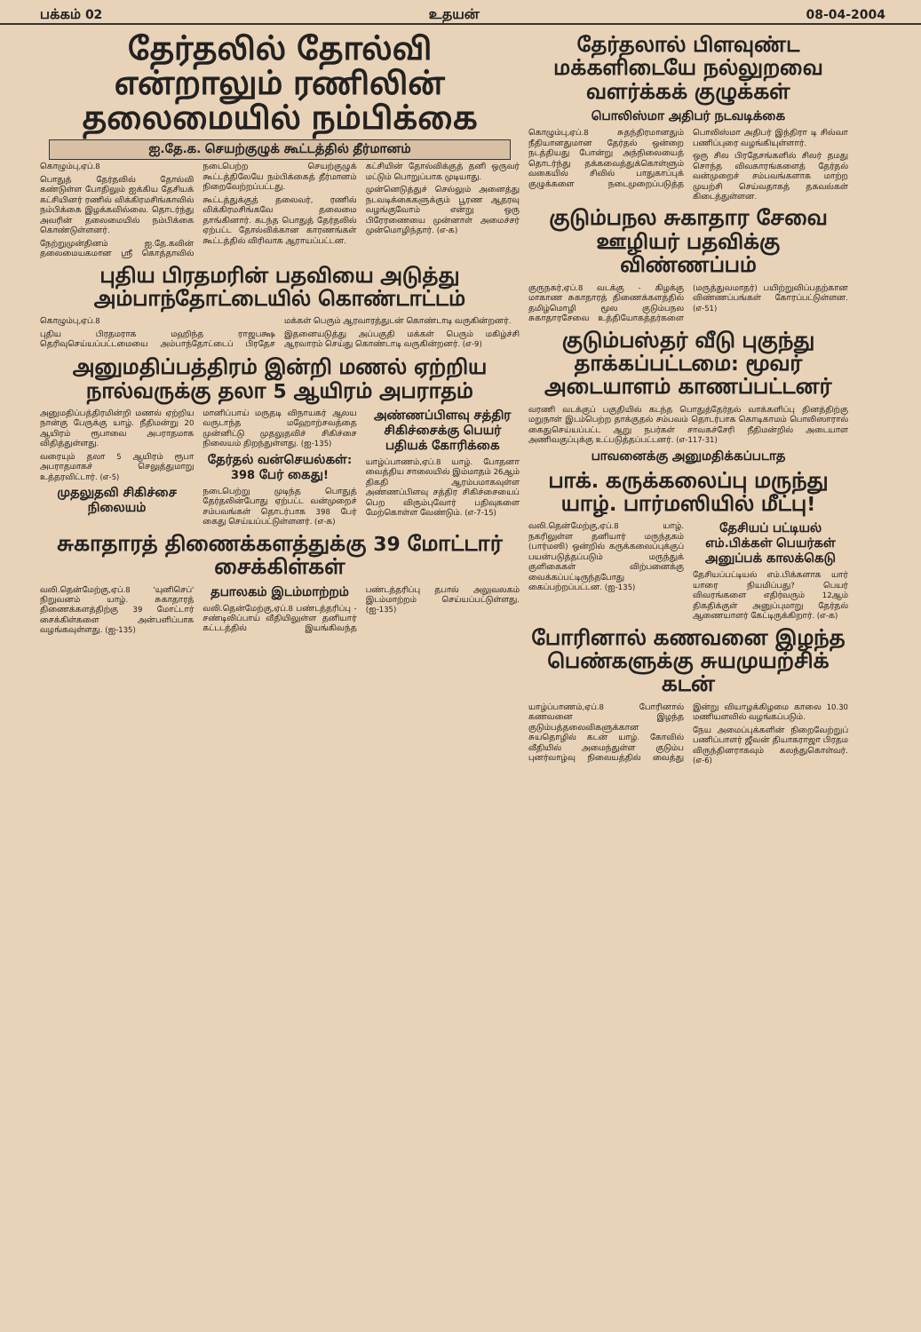பக்கம் 02 உதயன் 08-04-2004
தேர்தலில் தோல்வி என்றாலும் ரணிலின் தலைமையில் நம்பிக்கை
ஐ.தே.க. செயற்குழுக் கூட்டத்தில் தீர்மானம்
கொழும்பு,ஏப்.8
பொதுத் தேர்தலில் தோல்வி கண்டுள்ள போதிலும் ஐக்கிய தேசியக் கட்சியினர் ரணில் விக்கிரமசிங்காவில் நம்பிக்கை இழக்கவில்லை. தொடர்ந்து அவரின் தலைமையில் நம்பிக்கை கொண்டுள்ளனர்.
நேற்றுமுன்தினம் ஐ.தே.கவின் தலைமையகமான ஸ்ரீ கொத்தாவில் நடைபெற்ற செயற்குழுக் கூட்டத்திலேயே நம்பிக்கைத் தீர்மானம் நிறைவேற்றப்பட்டது.
கூட்டத்துக்குத் தலைவர், ரணில் விக்கிரமசிங்கவே தலைமை தாங்கினார். கடந்த பொதுத் தேர்தலில் ஏற்பட்ட தோல்விக்கான காரணங்கள் கூட்டத்தில் விரிவாக ஆராயப்பட்டன.
கட்சியின் தோல்விக்குத் தனி ஒருவர் மட்டும் பொறுப்பாக முடியாது.
முன்னெடுத்துச் செல்லும் அனைத்து நடவடிக்கைகளுக்கும் பூரண ஆதரவு வழங்குவோம் என்று ஒரு பிரேரணையை முன்னாள் அமைச்சர் முன்மொழிந்தார். (எ-க)
புதிய பிரதமரின் பதவியை அடுத்து அம்பாந்தோட்டையில் கொண்டாட்டம்
கொழும்பு,ஏப்.8
புதிய பிரதமராக மஹிந்த ராஜபக்ஷ தெரிவுசெய்யப்பட்டமையை அம்பாந்தோட்டைப் பிரதேச மக்கள் பெரும் ஆரவாரத்துடன் கொண்டாடி வருகின்றனர்.
இதனையடுத்து அப்பகுதி மக்கள் பெரும் மகிழ்ச்சி ஆரவாரம் செய்து கொண்டாடி வருகின்றனர். (எ-9)
அனுமதிப்பத்திரம் இன்றி மணல் ஏற்றிய நால்வருக்கு தலா 5 ஆயிரம் அபராதம்
அனுமதிப்பத்திரமின்றி மணல் ஏற்றிய நான்கு பேருக்கு யாழ். நீதிமன்று 20 ஆயிரம் ரூபாவை அபராதமாக விதித்துள்ளது.
வரையும் தலா 5 ஆயிரம் ரூபா அபராதமாகச் செலுத்துமாறு உத்தரவிட்டார். (எ-5)
முதலுதவி சிகிச்சை நிலையம்
மானிப்பாய் மருதடி விநாயகர் ஆலய வருடாந்த மஹோற்சவத்தை முன்னிட்டு முதலுதவிச் சிகிச்சை நிலையம் திறந்துள்ளது. (ஐ-135)
தேர்தல் வன்செயல்கள்: 398 பேர் கைது!
நடைபெற்று முடிந்த பொதுத் தேர்தலின்போது ஏற்பட்ட வன்முறைச் சம்பவங்கள் தொடர்பாக 398 பேர் கைது செய்யப்பட்டுள்ளனர். (எ-க)
அண்ணப்பிளவு சத்திர சிகிச்சைக்கு பெயர் பதியக் கோரிக்கை
யாழ்ப்பாணம்,ஏப்.8 யாழ். போதனா வைத்திய சாலையில் இம்மாதம் 26ஆம் திகதி ஆரம்பமாகவுள்ள அண்ணப்பிளவு சத்திர சிகிச்சையைப் பெற விரும்புவோர் பதிவுகளை மேற்கொள்ள வேண்டும். (எ-7-15)
சுகாதாரத் திணைக்களத்துக்கு 39 மோட்டார் சைக்கிள்கள்
வலி.தென்மேற்கு,ஏப்.8 'யுனிசெப்' நிறுவனம் யாழ். சுகாதாரத் திணைக்களத்திற்கு 39 மோட்டார் சைக்கிள்களை அன்பளிப்பாக வழங்கவுள்ளது. (ஐ-135)
தபாலகம் இடம்மாற்றம்
வலி.தென்மேற்கு,ஏப்.8 பண்டத்தரிப்பு - சண்டிலிப்பாய் வீதியிலுள்ள தனியார் கட்டடத்தில் இயங்கிவந்த பண்டத்தரிப்பு தபால் அலுவலகம் இடம்மாற்றம் செய்யப்பட்டுள்ளது. (ஐ-135)
தேர்தலால் பிளவுண்ட மக்களிடையே நல்லுறவை வளர்க்கக் குழுக்கள்
பொலிஸ்மா அதிபர் நடவடிக்கை
கொழும்பு,ஏப்.8 சுதந்திரமானதும் நீதியானதுமான தேர்தல் ஒன்றை நடத்தியது போன்று அந்நிலையைத் தொடர்ந்து தக்கவைத்துக்கொள்ளும் வகையில் சிவில் பாதுகாப்புக் குழுக்களை நடைமுறைப்படுத்த பொலிஸ்மா அதிபர் இந்திரா டி சில்வா பணிப்புரை வழங்கியுள்ளார்.
ஒரு சில பிரதேசங்களில் சிலர் தமது சொந்த விவகாரங்களைத் தேர்தல் வன்முறைச் சம்பவங்களாக மாற்ற முயற்சி செய்வதாகத் தகவல்கள் கிடைத்துள்ளன.
குடும்பநல சுகாதார சேவை ஊழியர் பதவிக்கு விண்ணப்பம்
குருநகர்,ஏப்.8 வடக்கு - கிழக்கு மாகாண சுகாதாரத் திணைக்களத்தில் தமிழ்மொழி மூல குடும்பநல சுகாதாரசேவை உத்தியோகத்தர்களை (மருத்துவமாதர்) பயிற்றுவிப்பதற்கான விண்ணப்பங்கள் கோரப்பட்டுள்ளன. (எ-51)
குடும்பஸ்தர் வீடு புகுந்து தாக்கப்பட்டமை: மூவர் அடையாளம் காணப்பட்டனர்
வரணி வடக்குப் பகுதியில் கடந்த பொதுத்தேர்தல் வாக்களிப்பு தினத்திற்கு மறுநாள் இடம்பெற்ற தாக்குதல் சம்பவம் தொடர்பாக கொடிகாமம் பொலிஸாரால் கைதுசெய்யப்பட்ட ஆறு நபர்கள் சாவகச்சேரி நீதிமன்றில் அடையாள அணிவகுப்புக்கு உட்படுத்தப்பட்டனர். (எ-117-31)
பாவனைக்கு அனுமதிக்கப்படாத
பாக். கருக்கலைப்பு மருந்து யாழ். பார்மஸியில் மீட்பு!
வலி.தென்மேற்கு,ஏப்.8 யாழ். நகரிலுள்ள தனியார் மருந்தகம் (பார்மஸி) ஒன்றில் கருக்கலைப்புக்குப் பயன்படுத்தப்படும் மருந்துக் குளிகைகள் விற்பனைக்கு வைக்கப்பட்டிருந்தபோது கைப்பற்றப்பட்டன. (ஐ-135)
தேசியப் பட்டியல் எம்.பிக்கள் பெயர்கள் அனுப்பக் காலக்கெடு
தேசியப்பட்டியல் எம்.பிக்களாக யார் யாரை நியமிப்பது? பெயர் விவரங்களை எதிர்வரும் 12ஆம் திகதிக்குள் அனுப்புமாறு தேர்தல் ஆணையாளர் கேட்டிருக்கிறார். (எ-க)
போரினால் கணவனை இழந்த பெண்களுக்கு சுயமுயற்சிக் கடன்
யாழ்ப்பாணம்,ஏப்.8 போரினால் கணவனை இழந்த குடும்பத்தலைவிகளுக்கான சுயதொழில் கடன் யாழ். கோவில் வீதியில் அமைந்துள்ள குடும்ப புனர்வாழ்வு நிலையத்தில் வைத்து இன்று வியாழக்கிழமை காலை 10.30 மணியளவில் வழங்கப்படும்.
நேய அமைப்புக்களின் நிறைவேற்றுப் பணிப்பாளர் ஜீவன் தியாகராஜா பிரதம விருந்தினராகவும் கலந்துகொள்வர். (எ-6)